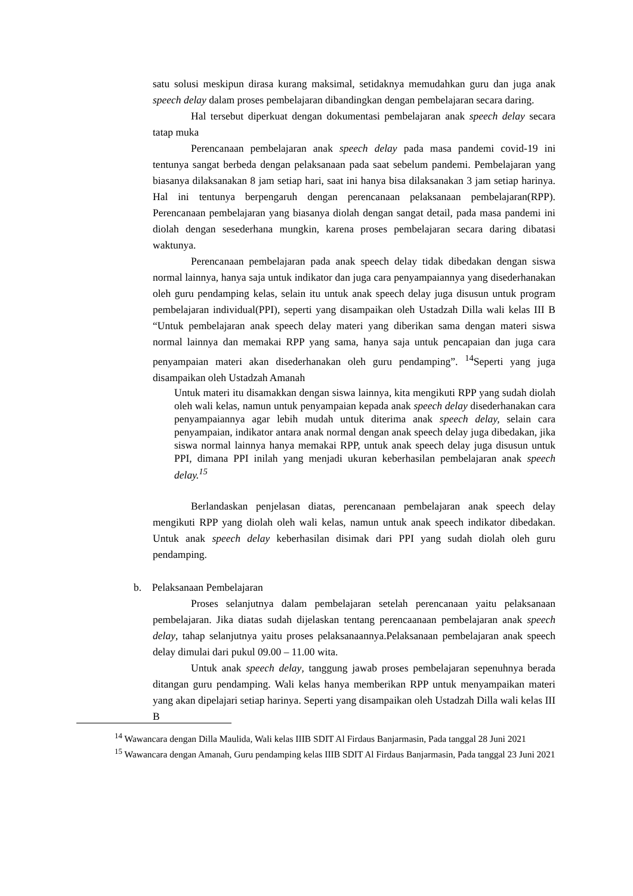satu solusi meskipun dirasa kurang maksimal, setidaknya memudahkan guru dan juga anak speech delay dalam proses pembelajaran dibandingkan dengan pembelajaran secara daring.
Hal tersebut diperkuat dengan dokumentasi pembelajaran anak speech delay secara tatap muka
Perencanaan pembelajaran anak speech delay pada masa pandemi covid-19 ini tentunya sangat berbeda dengan pelaksanaan pada saat sebelum pandemi. Pembelajaran yang biasanya dilaksanakan 8 jam setiap hari, saat ini hanya bisa dilaksanakan 3 jam setiap harinya. Hal ini tentunya berpengaruh dengan perencanaan pelaksanaan pembelajaran(RPP). Perencanaan pembelajaran yang biasanya diolah dengan sangat detail, pada masa pandemi ini diolah dengan sesederhana mungkin, karena proses pembelajaran secara daring dibatasi waktunya.
Perencanaan pembelajaran pada anak speech delay tidak dibedakan dengan siswa normal lainnya, hanya saja untuk indikator dan juga cara penyampaiannya yang disederhanakan oleh guru pendamping kelas, selain itu untuk anak speech delay juga disusun untuk program pembelajaran individual(PPI), seperti yang disampaikan oleh Ustadzah Dilla wali kelas III B “Untuk pembelajaran anak speech delay materi yang diberikan sama dengan materi siswa normal lainnya dan memakai RPP yang sama, hanya saja untuk pencapaian dan juga cara penyampaian materi akan disederhanakan oleh guru pendamping”. <sup>14</sup>Seperti yang juga disampaikan oleh Ustadzah Amanah
Untuk materi itu disamakkan dengan siswa lainnya, kita mengikuti RPP yang sudah diolah oleh wali kelas, namun untuk penyampaian kepada anak speech delay disederhanakan cara penyampaiannya agar lebih mudah untuk diterima anak speech delay, selain cara penyampaian, indikator antara anak normal dengan anak speech delay juga dibedakan, jika siswa normal lainnya hanya memakai RPP, untuk anak speech delay juga disusun untuk PPI, dimana PPI inilah yang menjadi ukuran keberhasilan pembelajaran anak speech delay.<sup>15</sup>
Berlandaskan penjelasan diatas, perencanaan pembelajaran anak speech delay mengikuti RPP yang diolah oleh wali kelas, namun untuk anak speech indikator dibedakan. Untuk anak speech delay keberhasilan disimak dari PPI yang sudah diolah oleh guru pendamping.
b. Pelaksanaan Pembelajaran
Proses selanjutnya dalam pembelajaran setelah perencanaan yaitu pelaksanaan pembelajaran. Jika diatas sudah dijelaskan tentang perencaanaan pembelajaran anak speech delay, tahap selanjutnya yaitu proses pelaksanaannya.Pelaksanaan pembelajaran anak speech delay dimulai dari pukul 09.00 – 11.00 wita.
Untuk anak speech delay, tanggung jawab proses pembelajaran sepenuhnya berada ditangan guru pendamping. Wali kelas hanya memberikan RPP untuk menyampaikan materi yang akan dipelajari setiap harinya. Seperti yang disampaikan oleh Ustadzah Dilla wali kelas III B
<sup>14</sup> Wawancara dengan Dilla Maulida, Wali kelas IIIB SDIT Al Firdaus Banjarmasin, Pada tanggal 28 Juni 2021
<sup>15</sup> Wawancara dengan Amanah, Guru pendamping kelas IIIB SDIT Al Firdaus Banjarmasin, Pada tanggal 23 Juni 2021